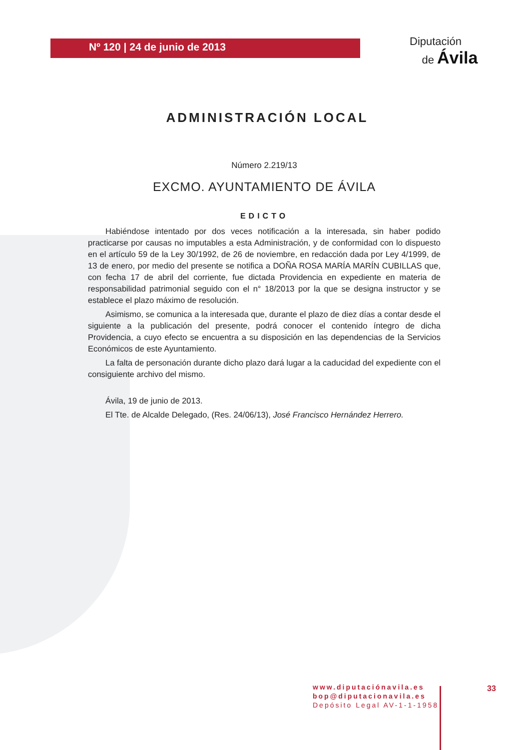Nº 120 | 24 de junio de 2013
Diputación
de Ávila
ADMINISTRACIÓN LOCAL
Número 2.219/13
EXCMO. AYUNTAMIENTO DE ÁVILA
EDICTO
Habiéndose intentado por dos veces notificación a la interesada, sin haber podido practicarse por causas no imputables a esta Administración, y de conformidad con lo dispuesto en el artículo 59 de la Ley 30/1992, de 26 de noviembre, en redacción dada por Ley 4/1999, de 13 de enero, por medio del presente se notifica a DOÑA ROSA MARÍA MARÍN CUBILLAS que, con fecha 17 de abril del corriente, fue dictada Providencia en expediente en materia de responsabilidad patrimonial seguido con el n° 18/2013 por la que se designa instructor y se establece el plazo máximo de resolución.
Asimismo, se comunica a la interesada que, durante el plazo de diez días a contar desde el siguiente a la publicación del presente, podrá conocer el contenido íntegro de dicha Providencia, a cuyo efecto se encuentra a su disposición en las dependencias de la Servicios Económicos de este Ayuntamiento.
La falta de personación durante dicho plazo dará lugar a la caducidad del expediente con el consiguiente archivo del mismo.
Ávila, 19 de junio de 2013.
El Tte. de Alcalde Delegado, (Res. 24/06/13), José Francisco Hernández Herrero.
www.diputaciónavila.es
bop@diputacionavila.es
Depósito Legal AV-1-1-1958
33